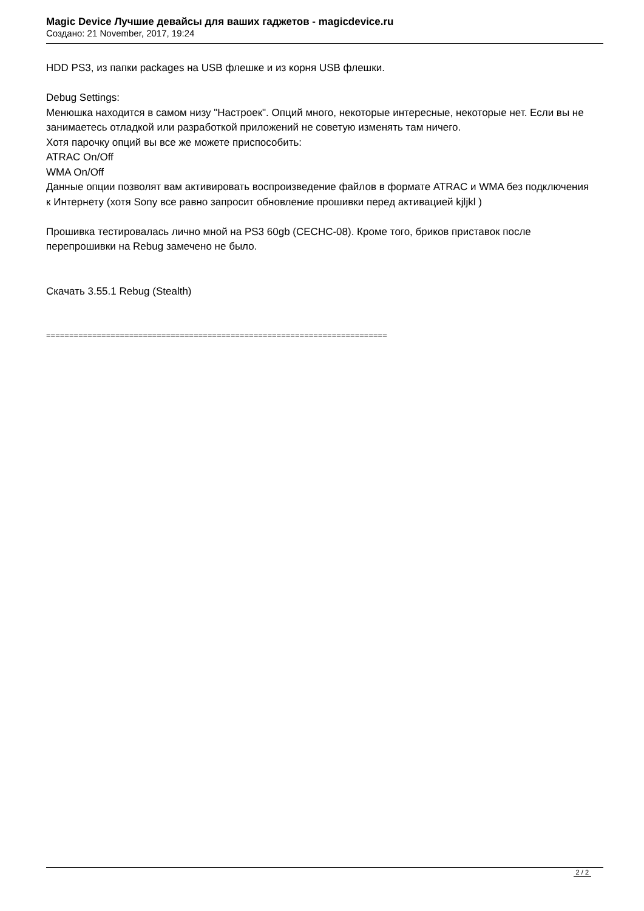Magic Device Лучшие девайсы для ваших гаджетов - magicdevice.ru
Создано: 21 November, 2017, 19:24
HDD PS3, из папки packages на USB флешке и из корня USB флешки.
Debug Settings:
Менюшка находится в самом низу "Настроек". Опций много, некоторые интересные, некоторые нет. Если вы не занимаетесь отладкой или разработкой приложений не советую изменять там ничего.
Хотя парочку опций вы все же можете приспособить:
ATRAC On/Off
WMA On/Off
Данные опции позволят вам активировать воспроизведение файлов в формате ATRAC и WMA без подключения к Интернету (хотя Sony все равно запросит обновление прошивки перед активацией kjljkl )
Прошивка тестировалась лично мной на PS3 60gb (CECHC-08). Кроме того, бриков приставок после перепрошивки на Rebug замечено не было.
Скачать 3.55.1 Rebug (Stealth)
==========================================================================
2 / 2